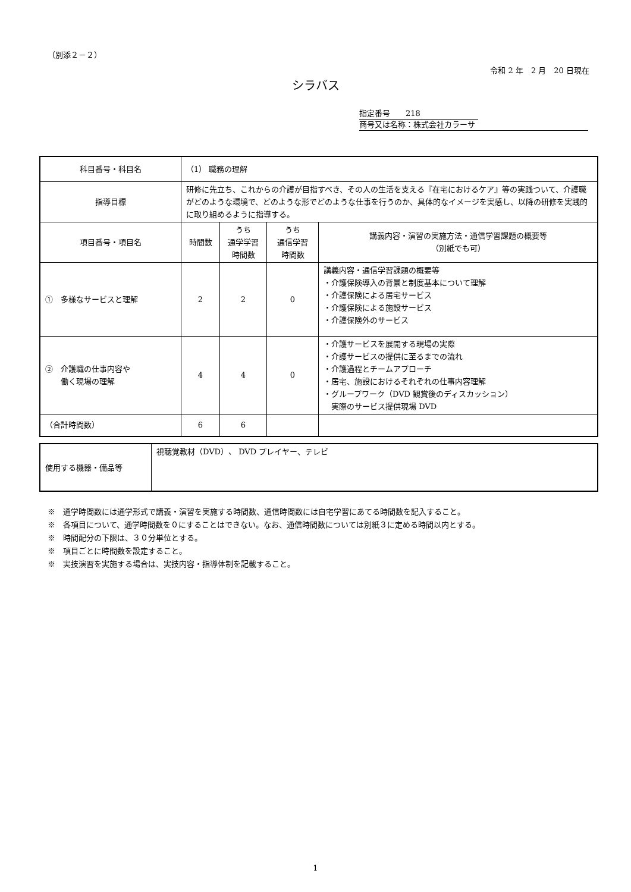（別添２－２）
令和 2 年　2 月　20 日現在
シラバス
指定番号　　218
商号又は名称：株式会社カラーサ
| 科目番号・科目名 | （1） 職務の理解 | | | |
| 指導目標 | 研修に先立ち、これからの介護が目指すべき、その人の生活を支える『在宅におけるケア』等の実践ついて、介護職がどのような環境で、どのような形でどのような仕事を行うのか、具体的なイメージを実感し、以降の研修を実践的に取り組めるように指導する。 | | | |
| 項目番号・項目名 | 時間数 | うち 通学学習 時間数 | うち 通信学習 時間数 | 講義内容・演習の実施方法・通信学習課題の概要等 （別紙でも可） |
| ① 多様なサービスと理解 | 2 | 2 | 0 | 講義内容・通信学習課題の概要等 ・介護保険導入の背景と制度基本について理解 ・介護保険による居宅サービス ・介護保険による施設サービス ・介護保険外のサービス |
| ② 介護職の仕事内容や 働く現場の理解 | 4 | 4 | 0 | ・介護サービスを展開する現場の実際 ・介護サービスの提供に至るまでの流れ ・介護過程とチームアプローチ ・居宅、施設におけるそれぞれの仕事内容理解 ・グループワーク（DVD 観賞後のディスカッション） 実際のサービス提供現場 DVD |
| （合計時間数） | 6 | 6 | | |
| 使用する機器・備品等 | 視聴覚教材（DVD）、 DVD プレイヤー、テレビ |
※　通学時間数には通学形式で講義・演習を実施する時間数、通信時間数には自宅学習にあてる時間数を記入すること。
※　各項目について、通学時間数を０にすることはできない。なお、通信時間数については別紙３に定める時間以内とする。
※　時間配分の下限は、３０分単位とする。
※　項目ごとに時間数を設定すること。
※　実技演習を実施する場合は、実技内容・指導体制を記載すること。
1